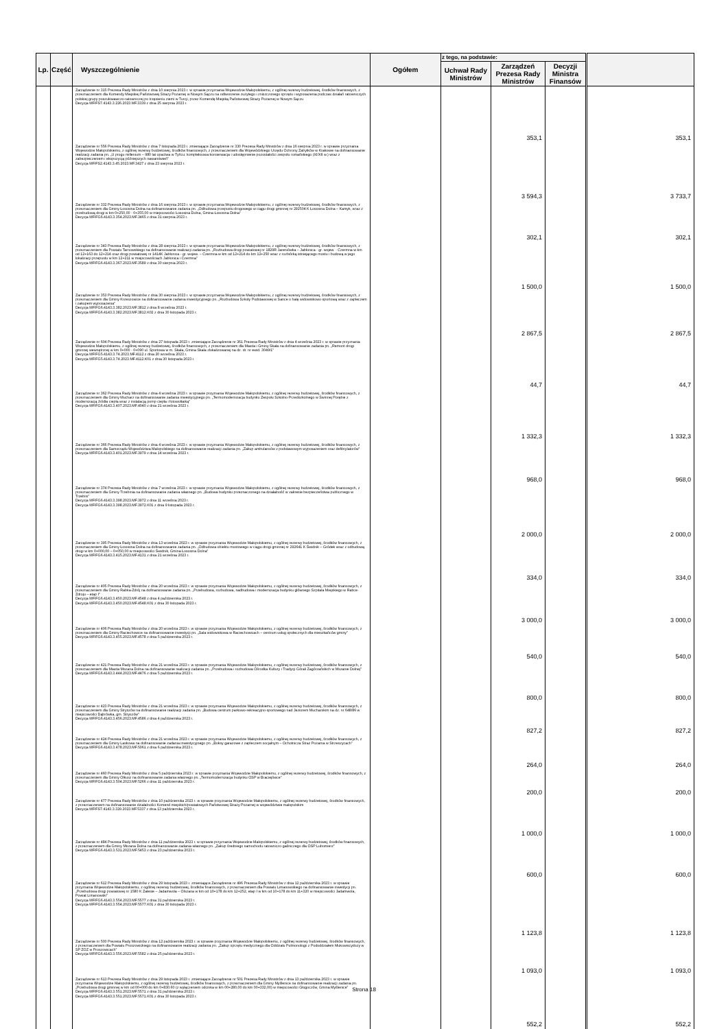| Lp. | Część | Wyszczególnienie | Ogółem | z tego, na podstawie: | | | |
| --- | --- | --- | --- | --- | --- | --- | --- |
| | | | | Uchwał Rady Ministrów | Zarządzeń Prezesa Rady Ministrów | Decyzji Ministra Finansów | |
| | | Zarządzenie nr 315 Prezesa Rady Ministrów z dnia 10 sierpnia 2023 r. w sprawie przyznania Wojewodzie Małopolskiemu, z ogólnej rezerwy budżetowej, środków finansowych, z przeznaczeniem dla Komendy Miejskiej Państwowej Straży Pożarnej w Nowym Sączu na odtworzenie zużytego i zniszczonego sprzętu i wyposażenia podczas działań ratowniczych polskiej grupy poszukiwawczo-ratowniczej po trzęsieniu ziemi w Turcji, przez Komendę Miejską Państwowej Straży Pożarnej w Nowym Sączu Decyzja MF/FS7.4143.3.226.2023.MF.3339 z dnia 25 sierpnia 2023 r. | | | 353,1 | | 353,1 |
| | | Zarządzenie nr 556 Prezesa Rady Ministrów z dnia 7 listopada 2023 r. zmieniające Zarządzenie nr 330 Prezesa Rady Ministrów z dnia 16 sierpnia 2023 r. w sprawie przyznania Wojewodzie Małopolskiemu, z ogólnej rezerwy budżetowej, środków finansowych, z przeznaczeniem dla Wojewódzkiego Urzędu Ochrony Zabytków w Krakowie na dofinansowanie realizacji zadania pn. „U progu millenium – 980 lat opactwa w Tyńcu: kompleksowa konserwacja i udostępnienie pozostałości zespołu romańskiego (XI/XII w.) wraz z zabezpieczeniem i ekspozycją późniejszych nawarstwień” Decyzja MF/FS2.4143.3.45.2023.MF.3427 z dnia 23 sierpnia 2023 r. | | | 3 594,3 | | 3 733,7 |
| | | Zarządzenie nr 332 Prezesa Rady Ministrów z dnia 16 sierpnia 2023 r. w sprawie przyznania Wojewodzie Małopolskiemu, z ogólnej rezerwy budżetowej, środków finansowych, z przeznaczeniem dla Gminy Łososina Dolna na dofinansowanie zadania pn. „Odbudowa przepustu drogowego w ciągu drogi gminnej nr 292504 K Łososina Dolna – Kamyk, wraz z przebudową drogi w km 0+250,00 - 0+355,00 w miejscowości Łososina Dolna, Gmina Łososina Dolna” Decyzja MF/FG6.4143.3.354.2023.MF.3465 z dnia 31 sierpnia 2023 r. | | | 302,1 | | 302,1 |
| | | Zarządzenie nr 343 Prezesa Rady Ministrów z dnia 28 sierpnia 2023 r. w sprawie przyznania Wojewodzie Małopolskiemu, z ogólnej rezerwy budżetowej, środków finansowych, z przeznaczeniem dla Powiatu Tarnowskiego na dofinansowanie realizacji zadania pn. „Rozbudowa drogi powiatowej nr 1829R Jareniówka – Jabłonica - gr. wojew. - Czermna w km od 12+163 do 12+214 oraz drogi powiatowej nr 1414K Jabłonica - gr. wojew. – Czermna w km od 12+214 do km 12+250 wraz z rozbiórką istniejącego mostu i budową w jego lokalizacji przepustu w km 12+211 w miejscowościach Jabłonica i Czermna” Decyzja MF/FG6.4143.3.367.2023.MF.3589 z dnia 30 sierpnia 2023 r. | | | 1 500,0 | | 1 500,0 |
| | | Zarządzenie nr 353 Prezesa Rady Ministrów z dnia 30 sierpnia 2023 r. w sprawie przyznania Wojewodzie Małopolskiemu, z ogólnej rezerwy budżetowej, środków finansowych, z przeznaczeniem dla Gminy Krzeszowice na dofinansowanie zadania inwestycyjnego pn. „Rozbudowa Szkoły Podstawowej w Sance o halę widowiskowo-sportową wraz z zapleczem i zakupem wyposażenia” Decyzja MF/FG6.4143.3.382.2023.MF.3812 z dnia 8 września 2023 r. Decyzja MF/FG6.4143.3.382.2023.MF.3812.K02 z dnia 30 listopada 2023 r. | | | 2 867,5 | | 2 867,5 |
| | | Zarządzenie nr 604 Prezesa Rady Ministrów z dnia 27 listopada 2023 r. zmieniające Zarządzenie nr 361 Prezesa Rady Ministrów z dnia 4 września 2023 r. w sprawie przyznania Wojewodzie Małopolskiemu, z ogólnej rezerwy budżetowej, środków finansowych, z przeznaczeniem dla Miasta i Gminy Skała na dofinansowanie zadania pn. „Remont drogi gminnej wewnętrznej w km 0+000 - 0+090 ul. Sportowa w m. Skała, Gmina Skała zlokalizowanej na dz. dr. nr ewid. 3049/1” Decyzja MF/FG5.4143.3.74.2023.MF.4112 z dnia 20 września 2023 r. Decyzja MF/FG5.4143.3.74.2023.MF.4112.K01 z dnia 30 listopada 2023 r. | | | 44,7 | | 44,7 |
| | | Zarządzenie nr 362 Prezesa Rady Ministrów z dnia 4 września 2023 r. w sprawie przyznania Wojewodzie Małopolskiemu, z ogólnej rezerwy budżetowej, środków finansowych, z przeznaczeniem dla Gminy Mucharz na dofinansowanie zadania inwestycyjnego pn. „Termomodernizacja budynku Zespołu Szkolno-Przedszkolnego w Świnnej Porębie z modernizacją źródła ciepła wraz z instalacją pomp ciepła i fotowoltaiką” Decyzja MF/FG6.4143.3.407.2023.MF.4040 z dnia 21 września 2023 r. | | | 1 332,3 | | 1 332,3 |
| | | Zarządzenie nr 366 Prezesa Rady Ministrów z dnia 4 września 2023 r. w sprawie przyznania Wojewodzie Małopolskiemu, z ogólnej rezerwy budżetowej, środków finansowych, z przeznaczeniem dla Samorządu Województwa Małopolskiego na dofinansowanie realizacji zadania pn. „Zakup ambulansów z podstawowym wyposażeniem oraz defibrylatorów” Decyzja MF/FG6.4143.3.401.2023.MF.3979 z dnia 14 września 2023 r. | | | 968,0 | | 968,0 |
| | | Zarządzenie nr 374 Prezesa Rady Ministrów z dnia 7 września 2023 r. w sprawie przyznania Wojewodzie Małopolskiemu, z ogólnej rezerwy budżetowej, środków finansowych, z przeznaczeniem dla Gminy Trzebinia na dofinansowanie zadania własnego pn. „Budowa budynku przeznaczonego na działalność w zakresie bezpieczeństwa publicznego w Trzebini” Decyzja MF/FG6.4143.3.398.2023.MF.3972 z dnia 11 września 2023 r. Decyzja MF/FG6.4143.3.398.2023.MF.3972.K01 z dnia 9 listopada 2023 r. | | | 2 000,0 | | 2 000,0 |
| | | Zarządzenie nr 395 Prezesa Rady Ministrów z dnia 13 września 2023 r. w sprawie przyznania Wojewodzie Małopolskiemu, z ogólnej rezerwy budżetowej, środków finansowych, z przeznaczeniem dla Gminy Łososina Dolna na dofinansowanie zadania pn. „Odbudowa obiektu mostowego w ciągu drogi gminnej nr 292641 K Świdnik – Gródek wraz z odbudową drogi w km 0+000,00 – 0+050,00 w miejscowości Świdnik, Gmina Łososina Dolna” Decyzja MF/FG6.4143.3.415.2023.MF.4131 z dnia 21 września 2023 r. | | | 334,0 | | 334,0 |
| | | Zarządzenie nr 405 Prezesa Rady Ministrów z dnia 20 września 2023 r. w sprawie przyznania Wojewodzie Małopolskiemu, z ogólnej rezerwy budżetowej, środków finansowych, z przeznaczeniem dla Gminy Rabka-Zdrój na dofinansowanie zadania pn. „Przebudowa, rozbudowa, nadbudowa i modernizacja budynku głównego Szpitala Miejskiego w Rabce-Zdroju – etap I” Decyzja MF/FG6.4143.3.450.2023.MF.4548 z dnia 4 października 2023 r. Decyzja MF/FG6.4143.3.450.2023.MF.4548.K01 z dnia 30 listopada 2023 r. | | | 3 000,0 | | 3 000,0 |
| | | Zarządzenie nr 406 Prezesa Rady Ministrów z dnia 20 września 2023 r. w sprawie przyznania Wojewodzie Małopolskiemu, z ogólnej rezerwy budżetowej, środków finansowych, z przeznaczeniem dla Gminy Raciechowice na dofinansowanie inwestycji pn. „Sala widowiskowa w Raciechowicach – centrum usług społecznych dla mieszkańców gminy” Decyzja MF/FG6.4143.3.455.2023.MF.4578 z dnia 5 października 2023 r. | | | 540,0 | | 540,0 |
| | | Zarządzenie nr 421 Prezesa Rady Ministrów z dnia 21 września 2023 r. w sprawie przyznania Wojewodzie Małopolskiemu, z ogólnej rezerwy budżetowej, środków finansowych, z przeznaczeniem dla Miasta Mszana Dolna na dofinansowanie realizacji zadania pn. „Przebudowa i rozbudowa Ośrodka Kultury i Tradycji Górali Zagórzańskich w Mszanie Dolnej” Decyzja MF/FG6.4143.3.444.2023.MF.4476 z dnia 5 października 2023 r. | | | 800,0 | | 800,0 |
| | | Zarządzenie nr 423 Prezesa Rady Ministrów z dnia 21 września 2023 r. w sprawie przyznania Wojewodzie Małopolskiemu, z ogólnej rezerwy budżetowej, środków finansowych, z przeznaczeniem dla Gminy Stryszów na dofinansowanie realizacji zadania pn. „Budowa centrum parkowo-rekreacyjno-sportowego nad Jeziorem Mucharskim na dz. nr 648/86 w miejscowości Dąbrówka, gm. Stryszów” Decyzja MF/FG6.4143.3.456.2023.MF.4586 z dnia 4 października 2023 r. | | | 827,2 | | 827,2 |
| | | Zarządzenie nr 424 Prezesa Rady Ministrów z dnia 21 września 2023 r. w sprawie przyznania Wojewodzie Małopolskiemu, z ogólnej rezerwy budżetowej, środków finansowych, z przeznaczeniem dla Gminy Laskowa na dofinansowanie zadania inwestycyjnego pn. „Boksy garażowe z zapleczem socjalnym – Ochotnicza Straż Pożarna w Strzeszycach” Decyzja MF/FG6.4143.3.478.2023.MF.5061 z dnia 6 października 2023 r. | | | 264,0 | | 264,0 |
| | | Zarządzenie nr 460 Prezesa Rady Ministrów z dnia 5 października 2023 r. w sprawie przyznania Wojewodzie Małopolskiemu, z ogólnej rezerwy budżetowej, środków finansowych, z przeznaczeniem dla Gminy Olkusz na dofinansowanie zadania własnego pn. „Termomodernizacja budynku OSP w Braciejówce” Decyzja MF/FG6.4143.3.504.2023.MF.5266 z dnia 11 października 2023 r. | | | 200,0 | | 200,0 |
| | | Zarządzenie nr 477 Prezesa Rady Ministrów z dnia 10 października 2023 r. w sprawie przyznania Wojewodzie Małopolskiemu, z ogólnej rezerwy budżetowej, środków finansowych, z przeznaczeniem na dofinansowanie działalności Komend miejskich/powiatowych Państwowej Straży Pożarnej w województwie małopolskim Decyzja MF/FS7.4143.3.329.2023.MF.5337 z dnia 13 października 2023 r. | | | 1 000,0 | | 1 000,0 |
| | | Zarządzenie nr 484 Prezesa Rady Ministrów z dnia 11 października 2023 r. w sprawie przyznania Wojewodzie Małopolskiemu, z ogólnej rezerwy budżetowej, środków finansowych, z przeznaczeniem dla Gminy Mszana Dolna na dofinansowanie zadania własnego pn. „Zakup średniego samochodu ratowniczo-gaśniczego dla OSP Lubomierz” Decyzja MF/FG6.4143.3.531.2023.MF.5453 z dnia 23 października 2023 r. | | | 600,0 | | 600,0 |
| | | Zarządzenie nr 612 Prezesa Rady Ministrów z dnia 29 listopada 2023 r. zmieniające Zarządzenie nr 496 Prezesa Rady Ministrów z dnia 12 października 2023 r. w sprawie przyznania Wojewodzie Małopolskiemu, z ogólnej rezerwy budżetowej, środków finansowych, z przeznaczeniem dla Powiatu Limanowskiego na dofinansowanie inwestycji pn. „Przebudowa drogi powiatowej nr 1580 K Zalesie – Jadamwola – Olszana w km od 10+178 do km 12+252, etap I w km od 10+178 do km 11+320 w miejscowości Jadamwola, Powiat Limanowski” Decyzja MF/FG6.4143.3.554.2023.MF.5577 z dnia 31 października 2023 r. Decyzja MF/FG6.4143.3.554.2023.MF.5577.K01 z dnia 30 listopada 2023 r. | | | 1 123,8 | | 1 123,8 |
| | | Zarządzenie nr 500 Prezesa Rady Ministrów z dnia 12 października 2023 r. w sprawie przyznania Wojewodzie Małopolskiemu, z ogólnej rezerwy budżetowej, środków finansowych, z przeznaczeniem dla Powiatu Proszowickiego na dofinansowanie realizacji zadania pn. „Zakup sprzętu medycznego dla Oddziału Pulmonologii z Pododdziałem Mukowiscydozy w SP ZOZ w Proszowicach” Decyzja MF/FG6.4143.3.556.2023.MF.5582 z dnia 25 października 2023 r. | | | 1 093,0 | | 1 093,0 |
| | | Zarządzenie nr 613 Prezesa Rady Ministrów z dnia 29 listopada 2023 r. zmieniające Zarządzenie nr 501 Prezesa Rady Ministrów z dnia 13 października 2023 r. w sprawie przyznania Wojewodzie Małopolskiemu, z ogólnej rezerwy budżetowej, środków finansowych, z przeznaczeniem dla Gminy Myślenice na dofinansowanie realizacji zadania pn. „Przebudowa drogi gminnej w km od 00+000 do km 0+830.60 (z wyłączeniem odcinka w km 00+280,00 do km 00+332,00) w miejscowości Głogoczów, Gmina Myślenice” Decyzja MF/FG6.4143.3.551.2023.MF.5571 z dnia 31 października 2023 r. Decyzja MF/FG6.4143.3.551.2023.MF.5571.K01 z dnia 30 listopada 2023 r. | | | 552,2 | | 552,2 |
Strona 18